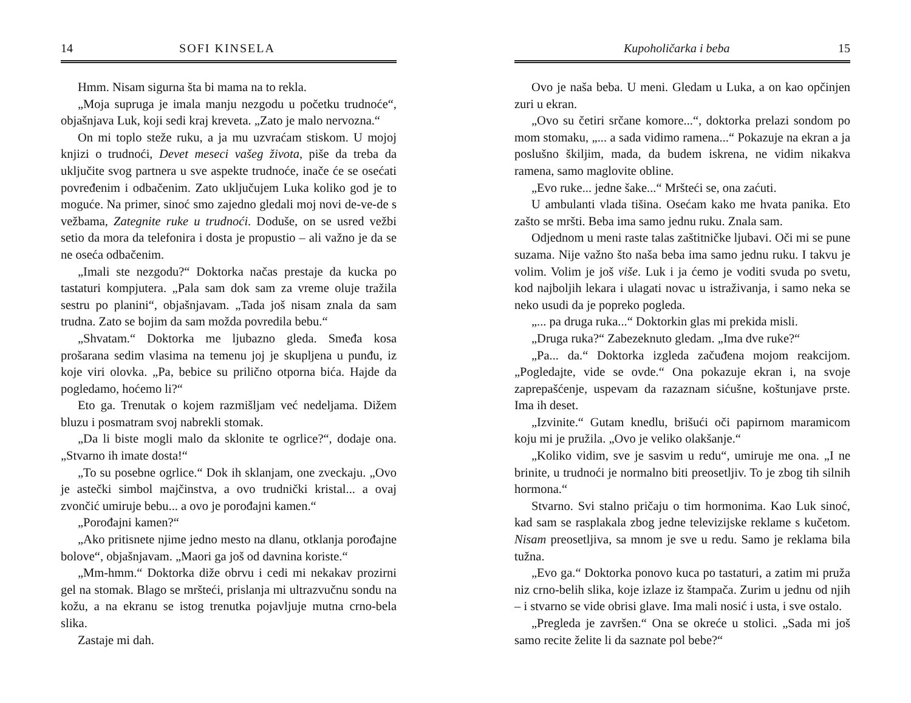14 SOFI KINSELA
Hmm. Nisam sigurna šta bi mama na to rekla.
„Moja supruga je imala manju nezgodu u početku trudnoće“, objašnjava Luk, koji sedi kraj kreveta. „Zato je malo nervozna.“
On mi toplo steže ruku, a ja mu uzvraćam stiskom. U mojoj knjizi o trudnoći, Devet meseci vašeg života, piše da treba da uključite svog partnera u sve aspekte trudnoće, inače će se osećati povređenim i odbačenim. Zato uključujem Luka koliko god je to moguće. Na primer, sinoć smo zajedno gledali moj novi de-ve-de s vežbama, Zategnite ruke u trudnoći. Doduše, on se usred vežbi setio da mora da telefonira i dosta je propustio – ali važno je da se ne oseća odbačenim.
„Imali ste nezgodu?“ Doktorka načas prestaje da kucka po tastaturi kompjutera. „Pala sam dok sam za vreme oluje tražila sestru po planini“, objašnjavam. „Tada još nisam znala da sam trudna. Zato se bojim da sam možda povredila bebu.“
„Shvatam.“ Doktorka me ljubazno gleda. Smeđa kosa prošarana sedim vlasima na temenu joj je skupljena u punđu, iz koje viri olovka. „Pa, bebice su prilično otporna bića. Hajde da pogledamo, hoćemo li?“
Eto ga. Trenutak o kojem razmišljam već nedeljama. Dižem bluzu i posmatram svoj nabrekli stomak.
„Da li biste mogli malo da sklonite te ogrlice?“, dodaje ona. „Stvarno ih imate dosta!“
„To su posebne ogrlice.“ Dok ih sklanjam, one zveckaju. „Ovo je astečki simbol majčinstva, a ovo trudnički kristal... a ovaj zvončić umiruje bebu... a ovo je porođajni kamen.“
„Porođajni kamen?“
„Ako pritisnete njime jedno mesto na dlanu, otklanja porođajne bolove“, objašnjavam. „Maori ga još od davnina koriste.“
„Mm-hmm.“ Doktorka diže obrvu i cedi mi nekakav prozirni gel na stomak. Blago se mršteći, prislanja mi ultrazvučnu sondu na kožu, a na ekranu se istog trenutka pojavljuje mutna crno-bela slika.
Zastaje mi dah.
Kupoholičarka i beba 15
Ovo je naša beba. U meni. Gledam u Luka, a on kao opčinjen zuri u ekran.
„Ovo su četiri srčane komore...“, doktorka prelazi sondom po mom stomaku, „... a sada vidimo ramena...“ Pokazuje na ekran a ja poslušno škiljim, mada, da budem iskrena, ne vidim nikakva ramena, samo maglovite obline.
„Evo ruke... jedne šake...“ Mršteći se, ona zaćuti.
U ambulanti vlada tišina. Osećam kako me hvata panika. Eto zašto se mršti. Beba ima samo jednu ruku. Znala sam.
Odjednom u meni raste talas zaštitničke ljubavi. Oči mi se pune suzama. Nije važno što naša beba ima samo jednu ruku. I takvu je volim. Volim je još više. Luk i ja ćemo je voditi svuda po svetu, kod najboljih lekara i ulagati novac u istraživanja, i samo neka se neko usudi da je popreko pogleda.
„... pa druga ruka...“ Doktorkin glas mi prekida misli.
„Druga ruka?“ Zabezeknuto gledam. „Ima dve ruke?“
„Pa... da.“ Doktorka izgleda začuđena mojom reakcijom. „Pogledajte, vide se ovde.“ Ona pokazuje ekran i, na svoje zaprepašćenje, uspevam da razaznam sićušne, koštunjave prste. Ima ih deset.
„Izvinite.“ Gutam knedlu, brišući oči papirnom maramicom koju mi je pružila. „Ovo je veliko olakšanje.“
„Koliko vidim, sve je sasvim u redu“, umiruje me ona. „I ne brinite, u trudnoći je normalno biti preosetljiv. To je zbog tih silnih hormona.“
Stvarno. Svi stalno pričaju o tim hormonima. Kao Luk sinoć, kad sam se rasplakala zbog jedne televizijske reklame s kučetom. Nisam preosetljiva, sa mnom je sve u redu. Samo je reklama bila tužna.
„Evo ga.“ Doktorka ponovo kuca po tastaturi, a zatim mi pruža niz crno-belih slika, koje izlaze iz štampača. Zurim u jednu od njih – i stvarno se vide obrisi glave. Ima mali nosić i usta, i sve ostalo.
„Pregleda je završen.“ Ona se okreće u stolici. „Sada mi još samo recite želite li da saznate pol bebe?“